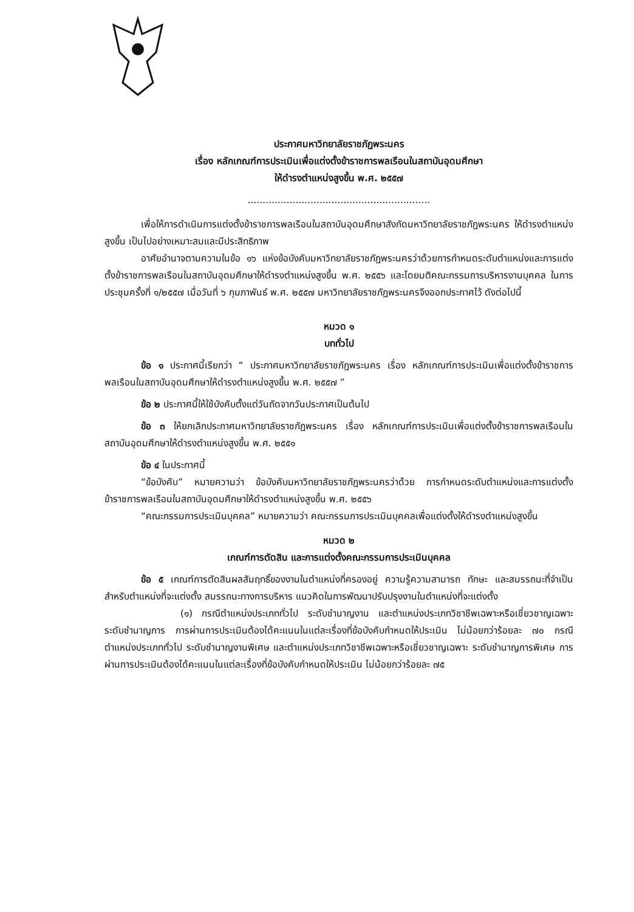ประกาศมหาวิทยาลัยราชภัฏพระนคร
เรื่อง หลักเกณฑ์การประเมินเพื่อแต่งตั้งข้าราชการพลเรือนในสถาบันอุดมศึกษา
ให้ดำรงตำแหน่งสูงขึ้น พ.ศ. ๒๕๕๗
.............................................................
เพื่อให้การดำเนินการแต่งตั้งข้าราชการพลเรือนในสถาบันอุดมศึกษาสังกัดมหาวิทยาลัยราชภัฏพระนคร ให้ดำรงตำแหน่งสูงขึ้น เป็นไปอย่างเหมาะสมและมีประสิทธิภาพ
อาศัยอำนาจตามความในข้อ ๑๖ แห่งข้อบังคับมหาวิทยาลัยราชภัฏพระนครว่าด้วยการกำหนดระดับตำแหน่งและการแต่งตั้งข้าราชการพลเรือนในสถาบันอุดมศึกษาให้ดำรงตำแหน่งสูงขึ้น พ.ศ. ๒๕๕๖ และโดยมติคณะกรรมการบริหารงานบุคคล ในการประชุมครั้งที่ ๑/๒๕๕๗ เมื่อวันที่ ๖ กุมภาพันธ์ พ.ศ. ๒๕๕๗ มหาวิทยาลัยราชภัฏพระนครจึงออกประกาศไว้ ดังต่อไปนี้
หมวด ๑
บททั่วไป
ข้อ ๑ ประกาศนี้เรียกว่า “ ประกาศมหาวิทยาลัยราชภัฏพระนคร เรื่อง หลักเกณฑ์การประเมินเพื่อแต่งตั้งข้าราชการพลเรือนในสถาบันอุดมศึกษาให้ดำรงตำแหน่งสูงขึ้น พ.ศ. ๒๕๕๗ ”
ข้อ ๒ ประกาศนี้ให้ใช้บังคับตั้งแต่วันถัดจากวันประกาศเป็นต้นไป
ข้อ ๓ ให้ยกเลิกประกาศมหาวิทยาลัยราชภัฏพระนคร เรื่อง หลักเกณฑ์การประเมินเพื่อแต่งตั้งข้าราชการพลเรือนในสถาบันอุดมศึกษาให้ดำรงตำแหน่งสูงขึ้น พ.ศ. ๒๕๕๑
ข้อ ๔ ในประกาศนี้
“ข้อบังคับ” หมายความว่า ข้อบังคับมหาวิทยาลัยราชภัฏพระนครว่าด้วย การกำหนดระดับตำแหน่งและการแต่งตั้งข้าราชการพลเรือนในสถาบันอุดมศึกษาให้ดำรงตำแหน่งสูงขึ้น พ.ศ. ๒๕๕๖
“คณะกรรมการประเมินบุคคล” หมายความว่า คณะกรรมการประเมินบุคคลเพื่อแต่งตั้งให้ดำรงตำแหน่งสูงขึ้น
หมวด ๒
เกณฑ์การตัดสิน และการแต่งตั้งคณะกรรมการประเมินบุคคล
ข้อ ๕ เกณฑ์การตัดสินผลสัมฤทธิ์ของงานในตำแหน่งที่ครองอยู่ ความรู้ความสามารถ ทักษะ และสมรรถนะที่จำเป็นสำหรับตำแหน่งที่จะแต่งตั้ง สมรรถนะทางการบริหาร แนวคิดในการพัฒนาปรับปรุงงานในตำแหน่งที่จะแต่งตั้ง
(๑) กรณีตำแหน่งประเภททั่วไป ระดับชำนาญงาน และตำแหน่งประเภทวิชาชีพเฉพาะหรือเชี่ยวชาญเฉพาะ ระดับชำนาญการ การผ่านการประเมินต้องได้คะแนนในแต่ละเรื่องที่ข้อบังคับกำหนดให้ประเมิน ไม่น้อยกว่าร้อยละ ๗๐ กรณีตำแหน่งประเภททั่วไป ระดับชำนาญงานพิเศษ และตำแหน่งประเภทวิชาชีพเฉพาะหรือเชี่ยวชาญเฉพาะ ระดับชำนาญการพิเศษ การผ่านการประเมินต้องได้คะแนนในแต่ละเรื่องที่ข้อบังคับกำหนดให้ประเมิน ไม่น้อยกว่าร้อยละ ๗๕